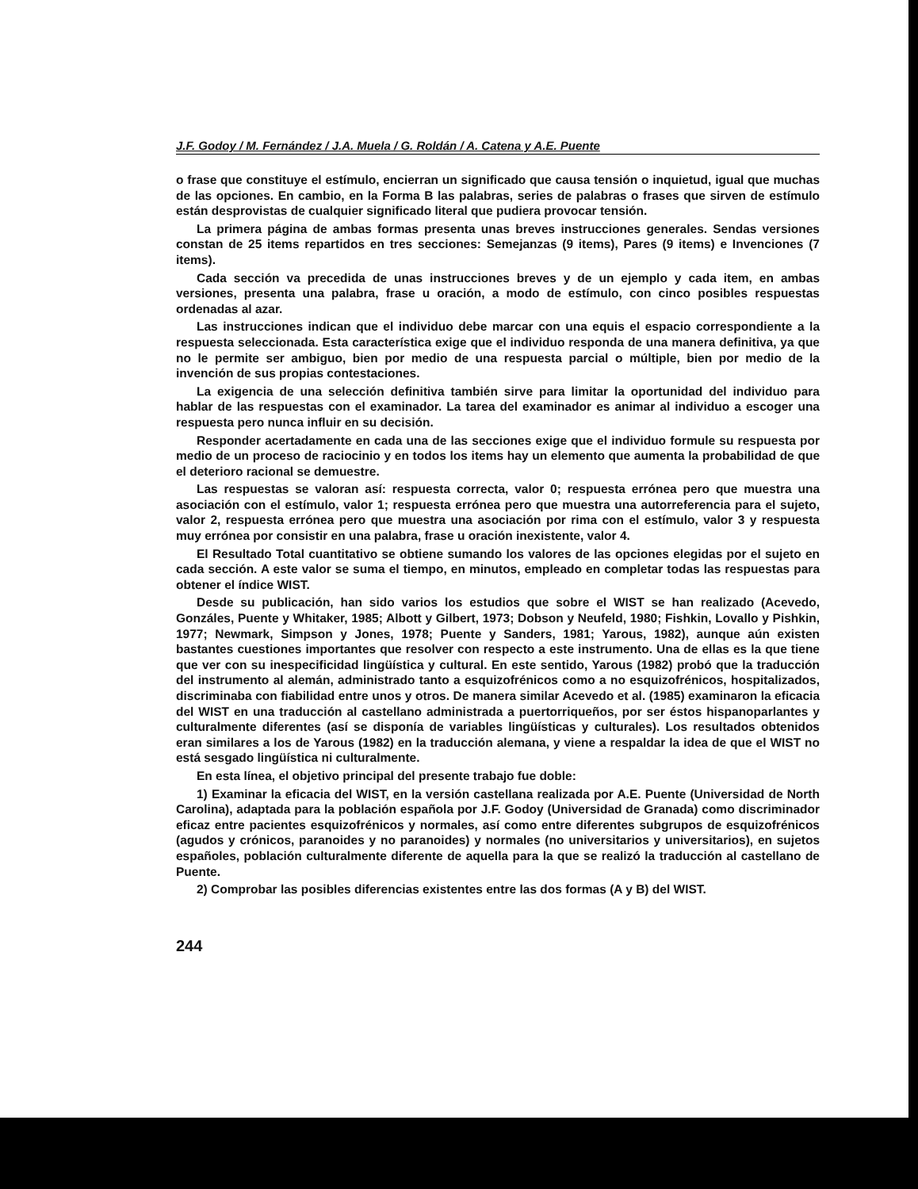J.F. Godoy / M. Fernández / J.A. Muela / G. Roldán / A. Catena y A.E. Puente
o frase que constituye el estímulo, encierran un significado que causa tensión o inquietud, igual que muchas de las opciones. En cambio, en la Forma B las palabras, series de palabras o frases que sirven de estímulo están desprovistas de cualquier significado literal que pudiera provocar tensión.
La primera página de ambas formas presenta unas breves instrucciones generales. Sendas versiones constan de 25 items repartidos en tres secciones: Semejanzas (9 items), Pares (9 items) e Invenciones (7 items).
Cada sección va precedida de unas instrucciones breves y de un ejemplo y cada item, en ambas versiones, presenta una palabra, frase u oración, a modo de estímulo, con cinco posibles respuestas ordenadas al azar.
Las instrucciones indican que el individuo debe marcar con una equis el espacio correspondiente a la respuesta seleccionada. Esta característica exige que el individuo responda de una manera definitiva, ya que no le permite ser ambiguo, bien por medio de una respuesta parcial o múltiple, bien por medio de la invención de sus propias contestaciones.
La exigencia de una selección definitiva también sirve para limitar la oportunidad del individuo para hablar de las respuestas con el examinador. La tarea del examinador es animar al individuo a escoger una respuesta pero nunca influir en su decisión.
Responder acertadamente en cada una de las secciones exige que el individuo formule su respuesta por medio de un proceso de raciocinio y en todos los items hay un elemento que aumenta la probabilidad de que el deterioro racional se demuestre.
Las respuestas se valoran así: respuesta correcta, valor 0; respuesta errónea pero que muestra una asociación con el estímulo, valor 1; respuesta errónea pero que muestra una autorreferencia para el sujeto, valor 2, respuesta errónea pero que muestra una asociación por rima con el estímulo, valor 3 y respuesta muy errónea por consistir en una palabra, frase u oración inexistente, valor 4.
El Resultado Total cuantitativo se obtiene sumando los valores de las opciones elegidas por el sujeto en cada sección. A este valor se suma el tiempo, en minutos, empleado en completar todas las respuestas para obtener el índice WIST.
Desde su publicación, han sido varios los estudios que sobre el WIST se han realizado (Acevedo, Gonzáles, Puente y Whitaker, 1985; Albott y Gilbert, 1973; Dobson y Neufeld, 1980; Fishkin, Lovallo y Pishkin, 1977; Newmark, Simpson y Jones, 1978; Puente y Sanders, 1981; Yarous, 1982), aunque aún existen bastantes cuestiones importantes que resolver con respecto a este instrumento. Una de ellas es la que tiene que ver con su inespecificidad lingüística y cultural. En este sentido, Yarous (1982) probó que la traducción del instrumento al alemán, administrado tanto a esquizofrénicos como a no esquizofrénicos, hospitalizados, discriminaba con fiabilidad entre unos y otros. De manera similar Acevedo et al. (1985) examinaron la eficacia del WIST en una traducción al castellano administrada a puertorriqueños, por ser éstos hispanoparlantes y culturalmente diferentes (así se disponía de variables lingüísticas y culturales). Los resultados obtenidos eran similares a los de Yarous (1982) en la traducción alemana, y viene a respaldar la idea de que el WIST no está sesgado lingüística ni culturalmente.
En esta línea, el objetivo principal del presente trabajo fue doble:
1) Examinar la eficacia del WIST, en la versión castellana realizada por A.E. Puente (Universidad de North Carolina), adaptada para la población española por J.F. Godoy (Universidad de Granada) como discriminador eficaz entre pacientes esquizofrénicos y normales, así como entre diferentes subgrupos de esquizofrénicos (agudos y crónicos, paranoides y no paranoides) y normales (no universitarios y universitarios), en sujetos españoles, población culturalmente diferente de aquella para la que se realizó la traducción al castellano de Puente.
2) Comprobar las posibles diferencias existentes entre las dos formas (A y B) del WIST.
244